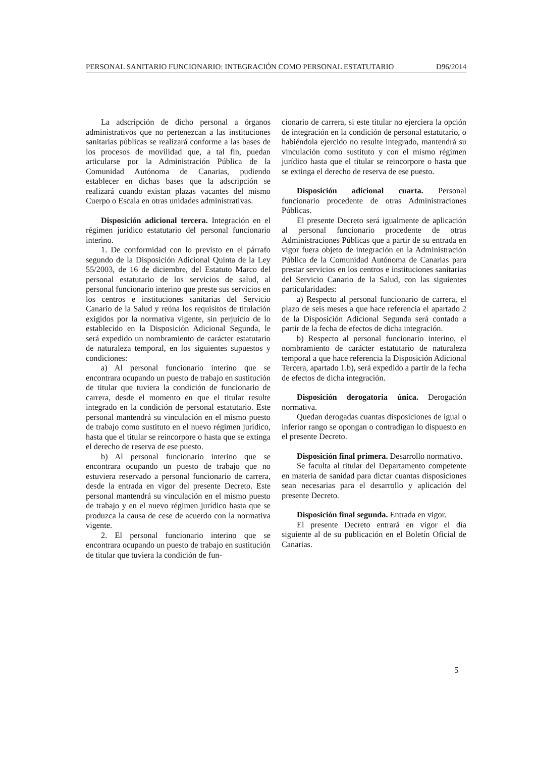PERSONAL SANITARIO FUNCIONARIO: INTEGRACIÓN COMO PERSONAL ESTATUTARIO D96/2014
La adscripción de dicho personal a órganos administrativos que no pertenezcan a las instituciones sanitarias públicas se realizará conforme a las bases de los procesos de movilidad que, a tal fin, puedan articularse por la Administración Pública de la Comunidad Autónoma de Canarias, pudiendo establecer en dichas bases que la adscripción se realizará cuando existan plazas vacantes del mismo Cuerpo o Escala en otras unidades administrativas.
Disposición adicional tercera. Integración en el régimen jurídico estatutario del personal funcionario interino.
1. De conformidad con lo previsto en el párrafo segundo de la Disposición Adicional Quinta de la Ley 55/2003, de 16 de diciembre, del Estatuto Marco del personal estatutario de los servicios de salud, al personal funcionario interino que preste sus servicios en los centros e instituciones sanitarias del Servicio Canario de la Salud y reúna los requisitos de titulación exigidos por la normativa vigente, sin perjuicio de lo establecido en la Disposición Adicional Segunda, le será expedido un nombramiento de carácter estatutario de naturaleza temporal, en los siguientes supuestos y condiciones:
a) Al personal funcionario interino que se encontrara ocupando un puesto de trabajo en sustitución de titular que tuviera la condición de funcionario de carrera, desde el momento en que el titular resulte integrado en la condición de personal estatutario. Este personal mantendrá su vinculación en el mismo puesto de trabajo como sustituto en el nuevo régimen jurídico, hasta que el titular se reincorpore o hasta que se extinga el derecho de reserva de ese puesto.
b) Al personal funcionario interino que se encontrara ocupando un puesto de trabajo que no estuviera reservado a personal funcionario de carrera, desde la entrada en vigor del presente Decreto. Este personal mantendrá su vinculación en el mismo puesto de trabajo y en el nuevo régimen jurídico hasta que se produzca la causa de cese de acuerdo con la normativa vigente.
2. El personal funcionario interino que se encontrara ocupando un puesto de trabajo en sustitución de titular que tuviera la condición de fun-
cionario de carrera, si este titular no ejerciera la opción de integración en la condición de personal estatutario, o habiéndola ejercido no resulte integrado, mantendrá su vinculación como sustituto y con el mismo régimen jurídico hasta que el titular se reincorpore o hasta que se extinga el derecho de reserva de ese puesto.
Disposición adicional cuarta. Personal funcionario procedente de otras Administraciones Públicas.
El presente Decreto será igualmente de aplicación al personal funcionario procedente de otras Administraciones Públicas que a partir de su entrada en vigor fuera objeto de integración en la Administración Pública de la Comunidad Autónoma de Canarias para prestar servicios en los centros e instituciones sanitarias del Servicio Canario de la Salud, con las siguientes particularidades:
a) Respecto al personal funcionario de carrera, el plazo de seis meses a que hace referencia el apartado 2 de la Disposición Adicional Segunda será contado a partir de la fecha de efectos de dicha integración.
b) Respecto al personal funcionario interino, el nombramiento de carácter estatutario de naturaleza temporal a que hace referencia la Disposición Adicional Tercera, apartado 1.b), será expedido a partir de la fecha de efectos de dicha integración.
Disposición derogatoria única. Derogación normativa.
Quedan derogadas cuantas disposiciones de igual o inferior rango se opongan o contradigan lo dispuesto en el presente Decreto.
Disposición final primera. Desarrollo normativo.
Se faculta al titular del Departamento competente en materia de sanidad para dictar cuantas disposiciones sean necesarias para el desarrollo y aplicación del presente Decreto.
Disposición final segunda. Entrada en vigor.
El presente Decreto entrará en vigor el día siguiente al de su publicación en el Boletín Oficial de Canarias.
5